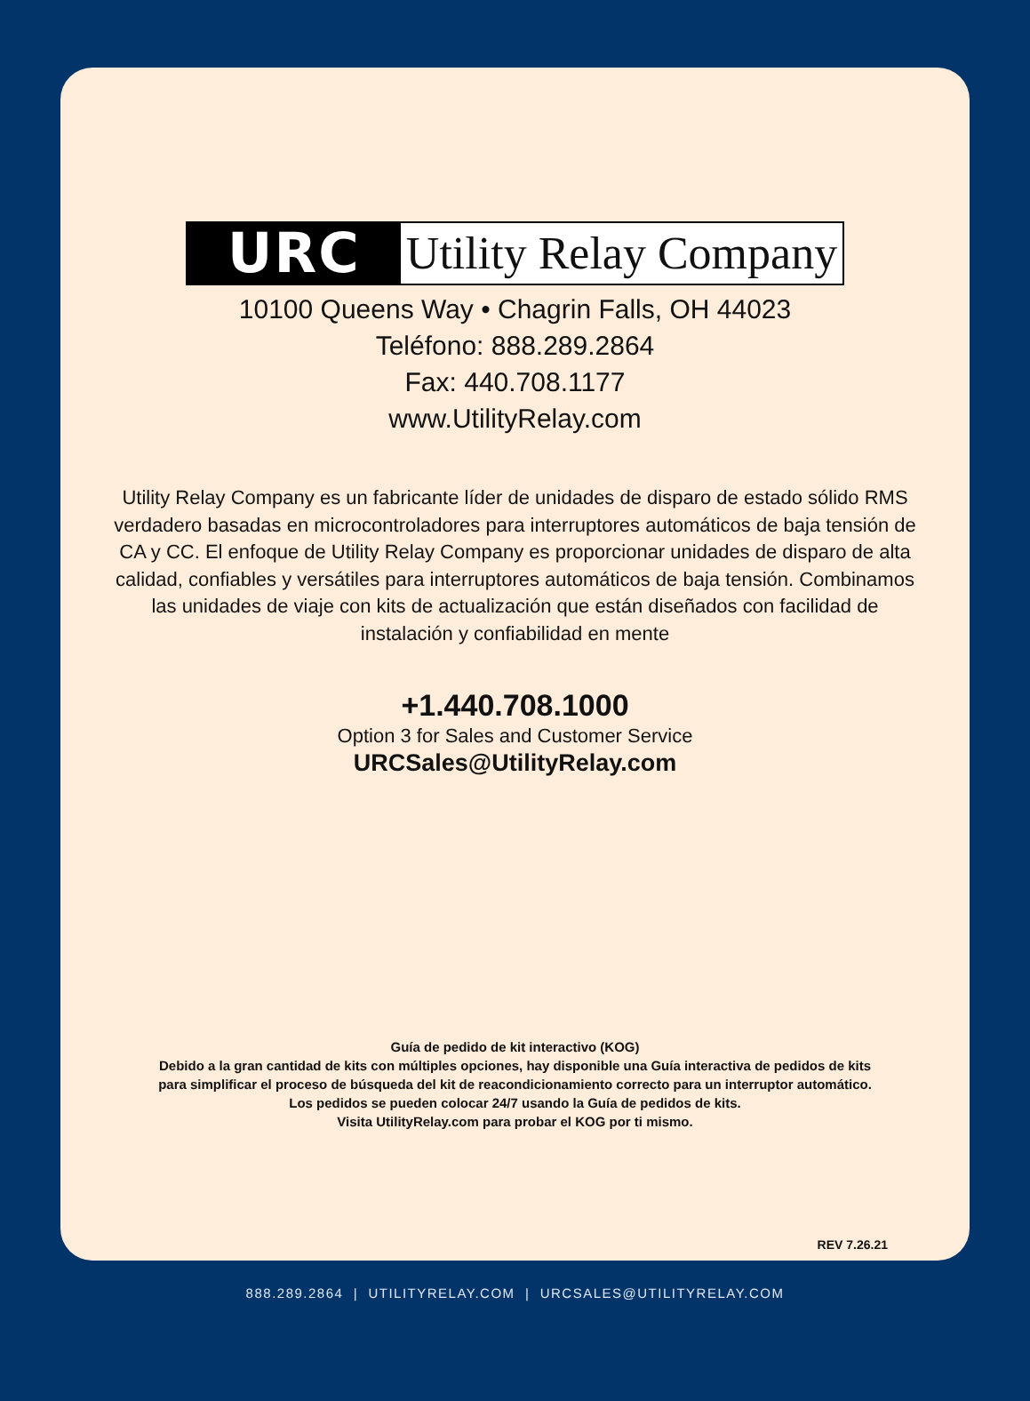URC
Utility Relay Company
10100 Queens Way • Chagrin Falls, OH 44023
Teléfono: 888.289.2864
Fax: 440.708.1177
www.UtilityRelay.com
Utility Relay Company es un fabricante líder de unidades de disparo de estado sólido RMS verdadero basadas en microcontroladores para interruptores automáticos de baja tensión de CA y CC. El enfoque de Utility Relay Company es proporcionar unidades de disparo de alta calidad, confiables y versátiles para interruptores automáticos de baja tensión. Combinamos las unidades de viaje con kits de actualización que están diseñados con facilidad de instalación y confiabilidad en mente
+1.440.708.1000
Option 3 for Sales and Customer Service
URCSales@UtilityRelay.com
Guía de pedido de kit interactivo (KOG)
Debido a la gran cantidad de kits con múltiples opciones, hay disponible una Guía interactiva de pedidos de kits para simplificar el proceso de búsqueda del kit de reacondicionamiento correcto para un interruptor automático.
Los pedidos se pueden colocar 24/7 usando la Guía de pedidos de kits.
Visita UtilityRelay.com para probar el KOG por ti mismo.
REV 7.26.21
888.289.2864 | UTILITYRELAY.COM | URCSALES@UTILITYRELAY.COM